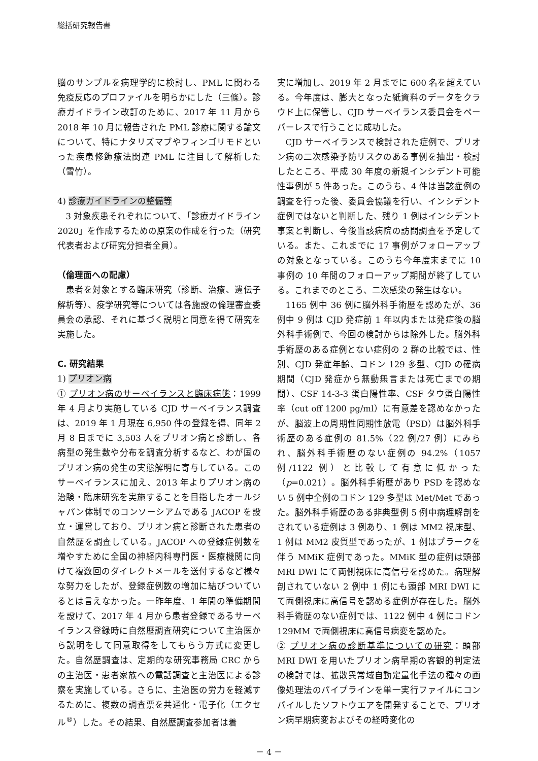総括研究報告書
脳のサンプルを病理学的に検討し、PML に関わる免疫反応のプロファイルを明らかにした（三條）。診療ガイドライン改訂のために、2017 年 11 月から 2018 年 10 月に報告された PML 診療に関する論文について、特にナタリズマブやフィンゴリモドといった疾患修飾療法関連 PML に注目して解析した（雪竹）。
4) 診療ガイドラインの整備等
3 対象疾患それぞれについて、「診療ガイドライン 2020」を作成するための原案の作成を行った（研究代表者および研究分担者全員）。
（倫理面への配慮）
患者を対象とする臨床研究（診断、治療、遺伝子解析等）、疫学研究等については各施設の倫理審査委員会の承認、それに基づく説明と同意を得て研究を実施した。
C. 研究結果
1) プリオン病
① プリオン病のサーベイランスと臨床病態：1999 年 4 月より実施している CJD サーベイランス調査は、2019 年 1 月現在 6,950 件の登録を得、同年 2 月 8 日までに 3,503 人をプリオン病と診断し、各病型の発生数や分布を調査分析するなど、わが国のプリオン病の発生の実態解明に寄与している。このサーベイランスに加え、2013 年よりプリオン病の治験・臨床研究を実施することを目指したオールジャパン体制でのコンソーシアムである JACOP を設立・運営しており、プリオン病と診断された患者の自然歴を調査している。JACOP への登録症例数を増やすために全国の神経内科専門医・医療機関に向けて複数回のダイレクトメールを送付するなど様々な努力をしたが、登録症例数の増加に結びついているとは言えなかった。一昨年度、1 年間の準備期間を設けて、2017 年 4 月から患者登録であるサーベイランス登録時に自然歴調査研究について主治医から説明をして同意取得をしてもらう方式に変更した。自然歴調査は、定期的な研究事務局 CRC からの主治医・患者家族への電話調査と主治医による診察を実施している。さらに、主治医の労力を軽減するために、複数の調査票を共通化・電子化（エクセル<sup>®</sup>）した。その結果、自然歴調査参加者は着
実に増加し、2019 年 2 月までに 600 名を超えている。今年度は、膨大となった紙資料のデータをクラウド上に保管し、CJD サーベイランス委員会をペーパーレスで行うことに成功した。
CJD サーベイランスで検討された症例で、プリオン病の二次感染予防リスクのある事例を抽出・検討したところ、平成 30 年度の新規インシデント可能性事例が 5 件あった。このうち、4 件は当該症例の調査を行った後、委員会協議を行い、インシデント症例ではないと判断した、残り 1 例はインシデント事案と判断し、今後当該病院の訪問調査を予定している。また、これまでに 17 事例がフォローアップの対象となっている。このうち今年度末までに 10 事例の 10 年間のフォローアップ期間が終了している。これまでのところ、二次感染の発生はない。
1165 例中 36 例に脳外科手術歴を認めたが、36 例中 9 例は CJD 発症前 1 年以内または発症後の脳外科手術例で、今回の検討からは除外した。脳外科手術歴のある症例とない症例の 2 群の比較では、性別、CJD 発症年齢、コドン 129 多型、CJD の罹病期間（CJD 発症から無動無言または死亡までの期間）、CSF 14-3-3 蛋白陽性率、CSF タウ蛋白陽性率（cut off 1200 pg/ml）に有意差を認めなかったが、脳波上の周期性同期性放電（PSD）は脳外科手術歴のある症例の 81.5%（22 例/27 例）にみられ、脳外科手術歴のない症例の 94.2%（1057 例/1122 例）と比較して有意に低かった（p=0.021）。脳外科手術歴があり PSD を認めない 5 例中全例のコドン 129 多型は Met/Met であった。脳外科手術歴のある非典型例 5 例中病理解剖をされている症例は 3 例あり、1 例は MM2 視床型、1 例は MM2 皮質型であったが、1 例はプラークを伴う MMiK 症例であった。MMiK 型の症例は頭部 MRI DWI にて両側視床に高信号を認めた。病理解剖されていない 2 例中 1 例にも頭部 MRI DWI にて両側視床に高信号を認める症例が存在した。脳外科手術歴のない症例では、1122 例中 4 例にコドン 129MM で両側視床に高信号病変を認めた。
② プリオン病の診断基準についての研究：頭部 MRI DWI を用いたプリオン病早期の客観的判定法の検討では、拡散異常域自動定量化手法の種々の画像処理法のパイプラインを単一実行ファイルにコンパイルしたソフトウエアを開発することで、プリオン病早期病変およびその経時変化の
－ 4 －